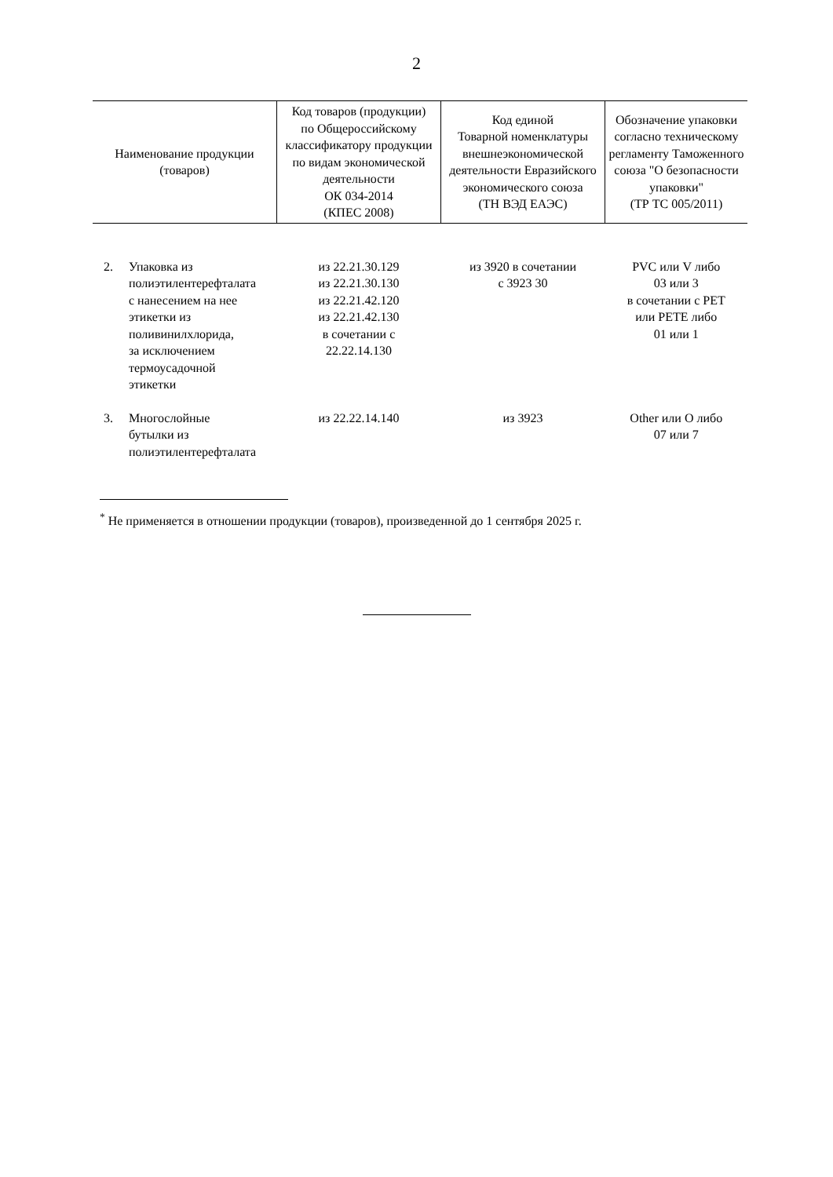2
| Наименование продукции (товаров) | Код товаров (продукции) по Общероссийскому классификатору продукции по видам экономической деятельности ОК 034-2014 (КПЕС 2008) | Код единой Товарной номенклатуры внешнеэкономической деятельности Евразийского экономического союза (ТН ВЭД ЕАЭС) | Обозначение упаковки согласно техническому регламенту Таможенного союза "О безопасности упаковки" (ТР ТС 005/2011) |
| --- | --- | --- | --- |
| 2. Упаковка из полиэтилентерефталата с нанесением на нее этикетки из поливинилхлорида, за исключением термоусадочной этикетки | из 22.21.30.129 из 22.21.30.130 из 22.21.42.120 из 22.21.42.130 в сочетании с 22.22.14.130 | из 3920 в сочетании с 3923 30 | PVC или V либо 03 или 3 в сочетании с PET или PETE либо 01 или 1 |
| 3. Многослойные бутылки из полиэтилентерефталата | из 22.22.14.140 | из 3923 | Other или O либо 07 или 7 |
<sup>*</sup> Не применяется в отношении продукции (товаров), произведенной до 1 сентября 2025 г.